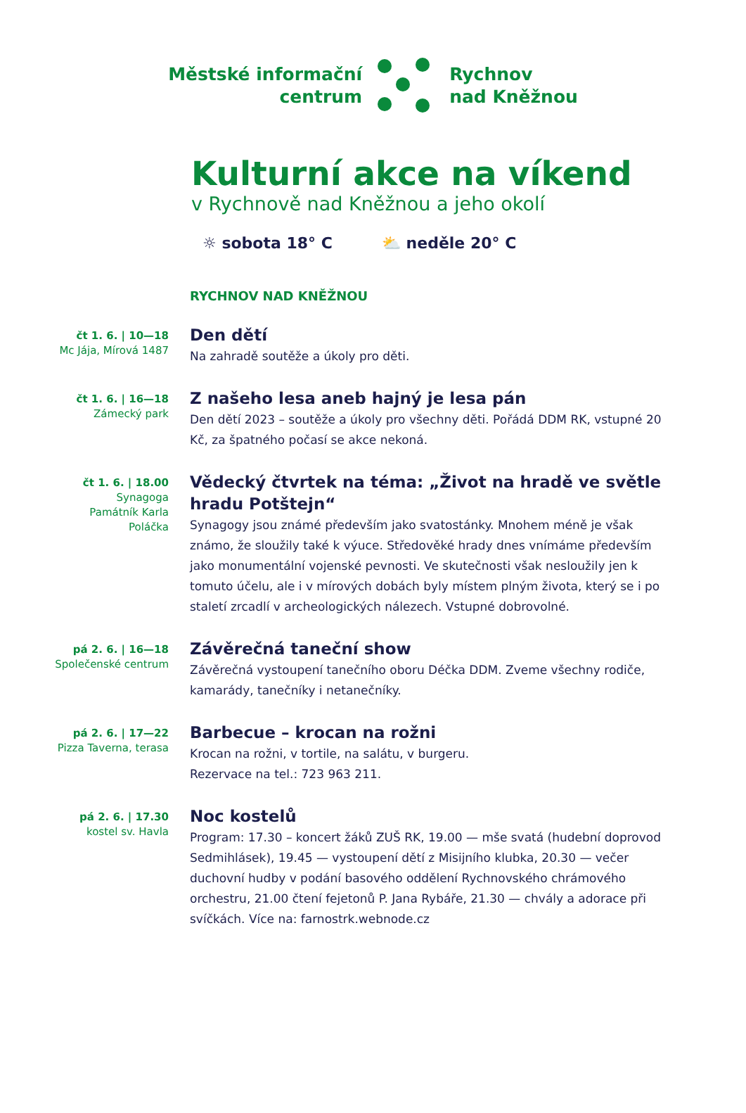Městské informační
centrum
Rychnov
nad Kněžnou
Kulturní akce na víkend
v Rychnově nad Kněžnou a jeho okolí
☼ sobota 18° C ⛅ neděle 20° C
RYCHNOV NAD KNĚŽNOU
čt 1. 6. | 10—18
Mc Jája, Mírová 1487
Den dětí
Na zahradě soutěže a úkoly pro děti.
čt 1. 6. | 16—18
Zámecký park
Z našeho lesa aneb hajný je lesa pán
Den dětí 2023 – soutěže a úkoly pro všechny děti. Pořádá DDM RK, vstupné 20 Kč, za špatného počasí se akce nekoná.
čt 1. 6. | 18.00
Synagoga
Památník Karla
Poláčka
Vědecký čtvrtek na téma: „Život na hradě ve světle hradu Potštejn“
Synagogy jsou známé především jako svatostánky. Mnohem méně je však známo, že sloužily také k výuce. Středověké hrady dnes vnímáme především jako monumentální vojenské pevnosti. Ve skutečnosti však nesloužily jen k tomuto účelu, ale i v mírových dobách byly místem plným života, který se i po staletí zrcadlí v archeologických nálezech. Vstupné dobrovolné.
pá 2. 6. | 16—18
Společenské centrum
Závěrečná taneční show
Závěrečná vystoupení tanečního oboru Déčka DDM. Zveme všechny rodiče, kamarády, tanečníky i netanečníky.
pá 2. 6. | 17—22
Pizza Taverna, terasa
Barbecue – krocan na rožni
Krocan na rožni, v tortile, na salátu, v burgeru.
Rezervace na tel.: 723 963 211.
pá 2. 6. | 17.30
kostel sv. Havla
Noc kostelů
Program: 17.30 – koncert žáků ZUŠ RK, 19.00 — mše svatá (hudební doprovod Sedmihlásek), 19.45 — vystoupení dětí z Misijního klubka, 20.30 — večer duchovní hudby v podání basového oddělení Rychnov­ského chrámového orchestru, 21.00 čtení fejetonů P. Jana Rybáře, 21.30 — chvály a adorace při svíčkách. Více na: farnostrk.webnode.cz